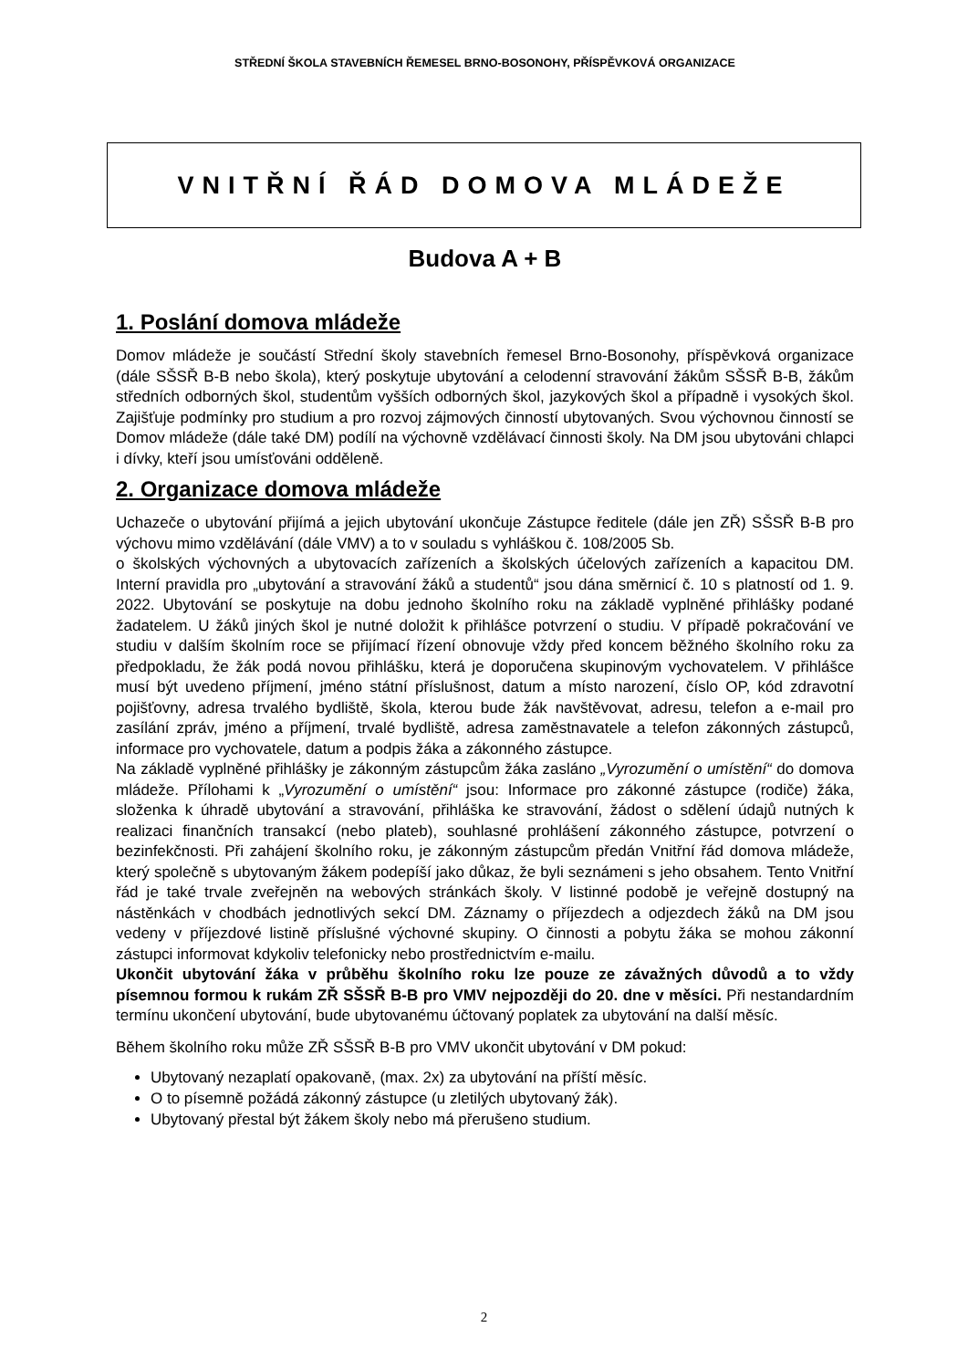STŘEDNÍ ŠKOLA STAVEBNÍCH ŘEMESEL BRNO-BOSONOHY, PŘÍSPĚVKOVÁ ORGANIZACE
VNITŘNÍ ŘÁD DOMOVA MLÁDEŽE
Budova A + B
1. Poslání domova mládeže
Domov mládeže je součástí Střední školy stavebních řemesel Brno-Bosonohy, příspěvková organizace (dále SŠSŘ B-B nebo škola), který poskytuje ubytování a celodenní stravování žákům SŠSŘ B-B, žákům středních odborných škol, studentům vyšších odborných škol, jazykových škol a případně i vysokých škol. Zajišťuje podmínky pro studium a pro rozvoj zájmových činností ubytovaných. Svou výchovnou činností se Domov mládeže (dále také DM) podílí na výchovně vzdělávací činnosti školy. Na DM jsou ubytováni chlapci i dívky, kteří jsou umísťováni odděleně.
2. Organizace domova mládeže
Uchazeče o ubytování přijímá a jejich ubytování ukončuje Zástupce ředitele (dále jen ZŘ) SŠSŘ B-B pro výchovu mimo vzdělávání (dále VMV) a to v souladu s vyhláškou č. 108/2005 Sb.
o školských výchovných a ubytovacích zařízeních a školských účelových zařízeních a kapacitou DM. Interní pravidla pro „ubytování a stravování žáků a studentů“ jsou dána směrnicí č. 10 s platností od 1. 9. 2022. Ubytování se poskytuje na dobu jednoho školního roku na základě vyplněné přihlášky podané žadatelem. U žáků jiných škol je nutné doložit k přihlášce potvrzení o studiu. V případě pokračování ve studiu v dalším školním roce se přijímací řízení obnovuje vždy před koncem běžného školního roku za předpokladu, že žák podá novou přihlášku, která je doporučena skupinovým vychovatelem. V přihlášce musí být uvedeno příjmení, jméno státní příslušnost, datum a místo narození, číslo OP, kód zdravotní pojišťovny, adresa trvalého bydliště, škola, kterou bude žák navštěvovat, adresu, telefon a e-mail pro zasílání zpráv, jméno a příjmení, trvalé bydliště, adresa zaměstnavatele a telefon zákonných zástupců, informace pro vychovatele, datum a podpis žáka a zákonného zástupce.
Na základě vyplněné přihlášky je zákonným zástupcům žáka zasláno „Vyrozumění o umístění“ do domova mládeže. Přílohami k „Vyrozumění o umístění“ jsou: Informace pro zákonné zástupce (rodiče) žáka, složenka k úhradě ubytování a stravování, přihláška ke stravování, žádost o sdělení údajů nutných k realizaci finančních transakcí (nebo plateb), souhlasné prohlášení zákonného zástupce, potvrzení o bezinfekčnosti. Při zahájení školního roku, je zákonným zástupcům předán Vnitřní řád domova mládeže, který společně s ubytovaným žákem podepíší jako důkaz, že byli seznámeni s jeho obsahem. Tento Vnitřní řád je také trvale zveřejněn na webových stránkách školy. V listinné podobě je veřejně dostupný na nástěnkách v chodbách jednotlivých sekcí DM. Záznamy o příjezdech a odjezdech žáků na DM jsou vedeny v příjezdové listině příslušné výchovné skupiny. O činnosti a pobytu žáka se mohou zákonní zástupci informovat kdykoliv telefonicky nebo prostřednictvím e-mailu.
Ukončit ubytování žáka v průběhu školního roku lze pouze ze závažných důvodů a to vždy písemnou formou k rukám ZŘ SŠSŘ B-B pro VMV nejpozději do 20. dne v měsíci. Při nestandardním termínu ukončení ubytování, bude ubytovanému účtovaný poplatek za ubytování na další měsíc.
Během školního roku může ZŘ SŠSŘ B-B pro VMV ukončit ubytování v DM pokud:
Ubytovaný nezaplatí opakovaně, (max. 2x) za ubytování na příští měsíc.
O to písemně požádá zákonný zástupce (u zletilých ubytovaný žák).
Ubytovaný přestal být žákem školy nebo má přerušeno studium.
2